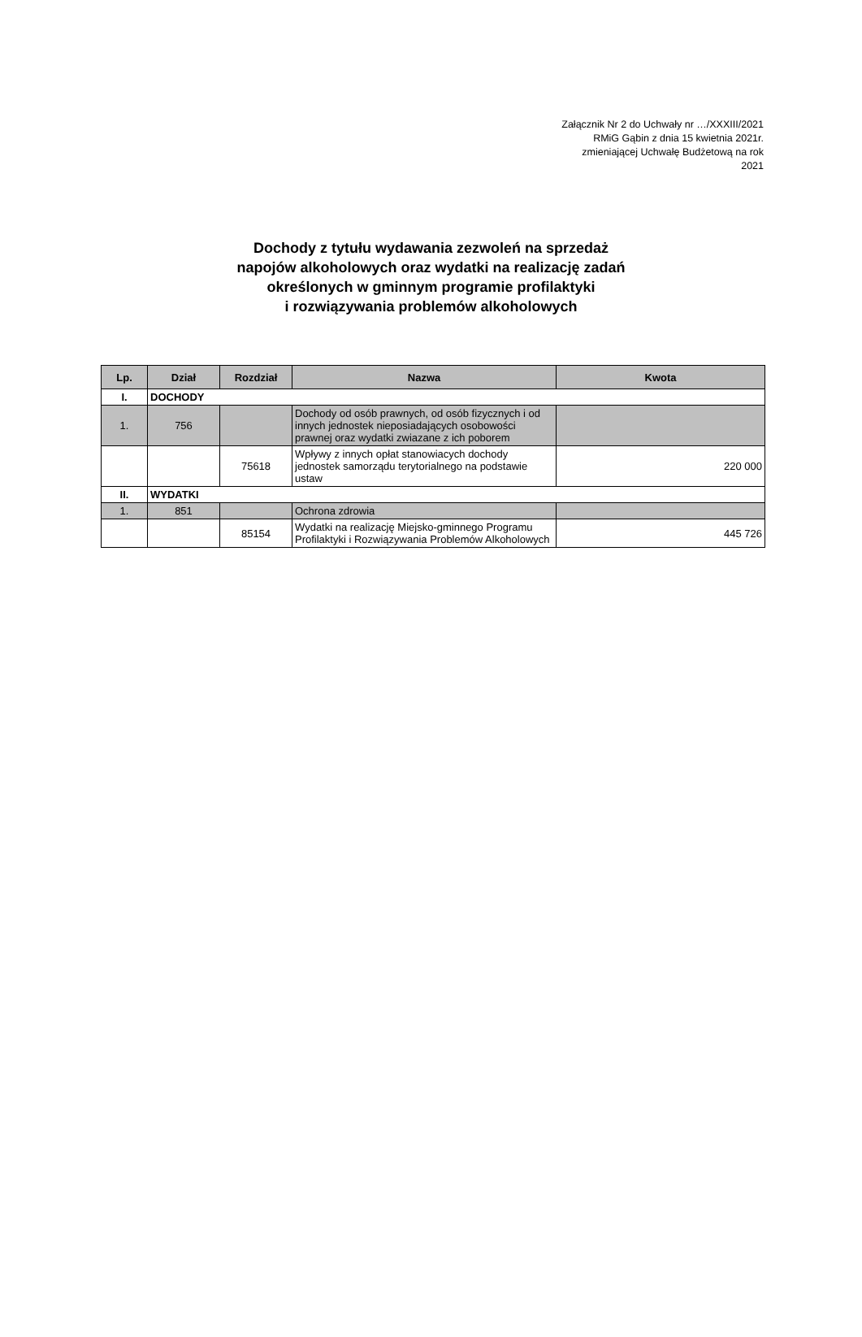Załącznik Nr 2 do Uchwały nr …/XXXIII/2021 RMiG Gąbin z dnia 15 kwietnia 2021r. zmieniającej Uchwałę Budżetową na rok 2021
Dochody z tytułu wydawania zezwoleń na sprzedaż
napojów alkoholowych oraz wydatki na realizację zadań
określonych w gminnym programie profilaktyki
i rozwiązywania problemów alkoholowych
| Lp. | Dział | Rozdział | Nazwa | Kwota |
| --- | --- | --- | --- | --- |
| I. | DOCHODY | | | |
| 1. | 756 | | Dochody od osób prawnych, od osób fizycznych i od innych jednostek nieposiadających osobowości prawnej oraz wydatki zwiazane z ich poborem | |
| | | 75618 | Wpływy z innych opłat stanowiacych dochody jednostek samorządu terytorialnego na podstawie ustaw | 220 000 |
| II. | WYDATKI | | | |
| 1. | 851 | | Ochrona zdrowia | |
| | | 85154 | Wydatki na realizację Miejsko-gminnego Programu Profilaktyki i Rozwiązywania Problemów Alkoholowych | 445 726 |